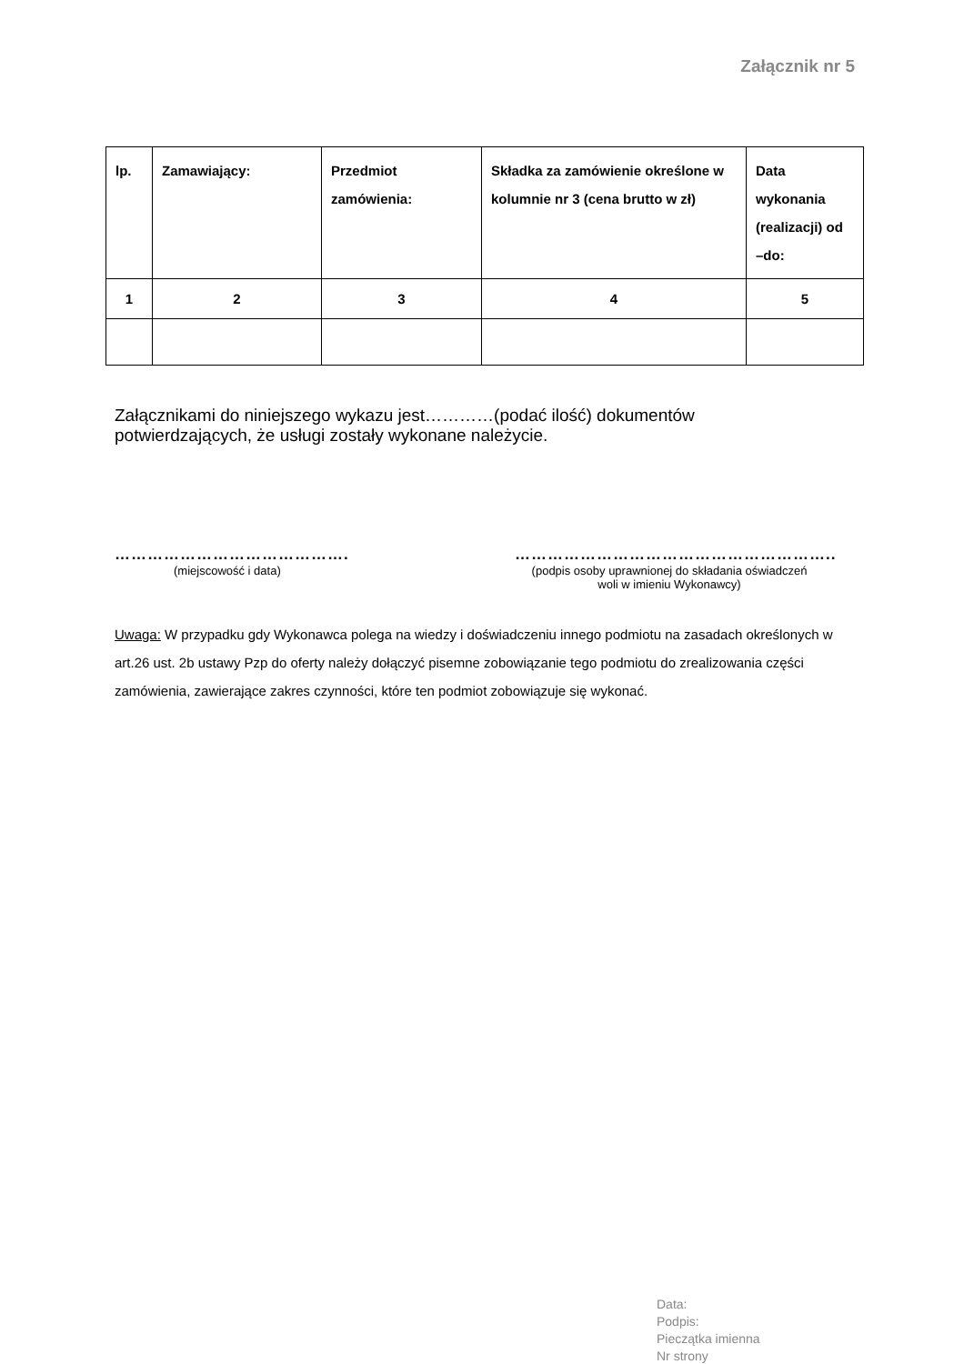Załącznik nr 5
| lp. | Zamawiający: | Przedmiot zamówienia: | Składka za zamówienie określone w kolumnie nr 3 (cena brutto w zł) | Data wykonania (realizacji) od –do: |
| 1 | 2 | 3 | 4 | 5 |
Załącznikami do niniejszego wykazu jest…………(podać ilość) dokumentów potwierdzających, że usługi zostały wykonane należycie.
…………………………………….
(miejscowość i data)
…………………………………………………..
(podpis osoby uprawnionej do składania oświadczeń
woli w imieniu Wykonawcy)
Uwaga: W przypadku gdy Wykonawca polega na wiedzy i doświadczeniu innego podmiotu na zasadach określonych w art.26 ust. 2b ustawy Pzp do oferty należy dołączyć pisemne zobowiązanie tego podmiotu do zrealizowania części zamówienia, zawierające zakres czynności, które ten podmiot zobowiązuje się wykonać.
Data:
Podpis:
Pieczątka imienna
Nr strony